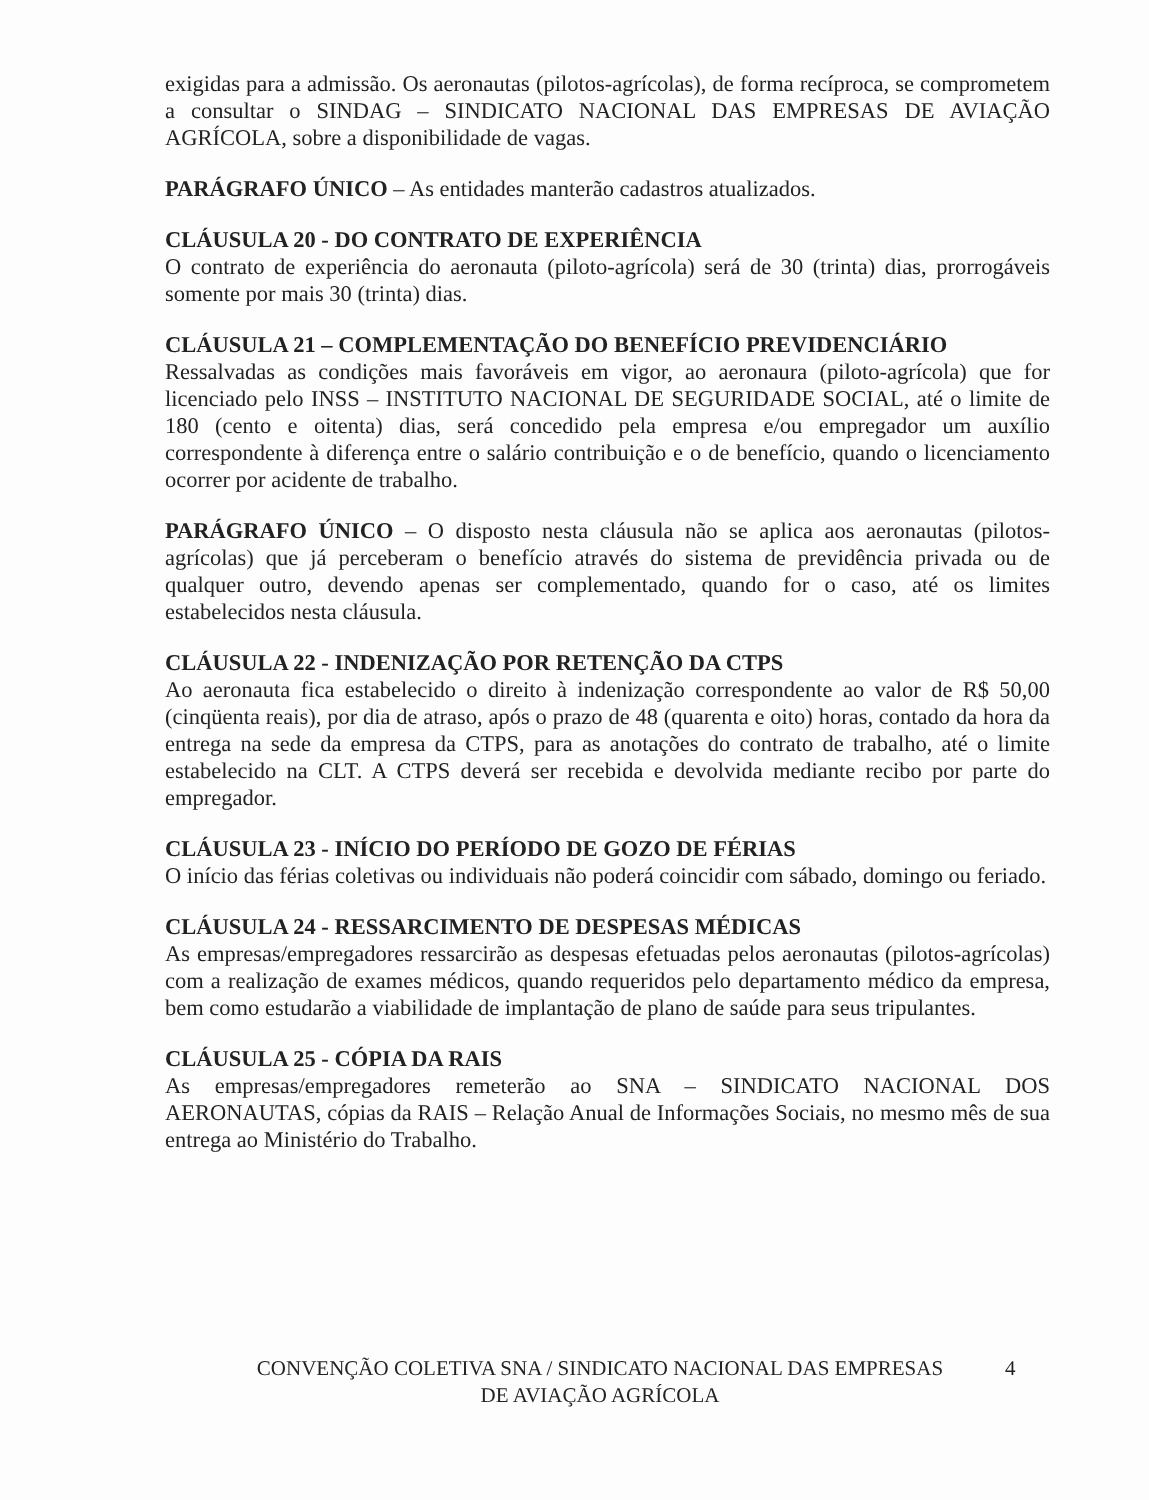exigidas para a admissão. Os aeronautas (pilotos-agrícolas), de forma recíproca, se comprometem a consultar o SINDAG – SINDICATO NACIONAL DAS EMPRESAS DE AVIAÇÃO AGRÍCOLA, sobre a disponibilidade de vagas.
PARÁGRAFO ÚNICO – As entidades manterão cadastros atualizados.
CLÁUSULA 20 - DO CONTRATO DE EXPERIÊNCIA
O contrato de experiência do aeronauta (piloto-agrícola) será de 30 (trinta) dias, prorrogáveis somente por mais 30 (trinta) dias.
CLÁUSULA 21 – COMPLEMENTAÇÃO DO BENEFÍCIO PREVIDENCIÁRIO
Ressalvadas as condições mais favoráveis em vigor, ao aeronaura (piloto-agrícola) que for licenciado pelo INSS – INSTITUTO NACIONAL DE SEGURIDADE SOCIAL, até o limite de 180 (cento e oitenta) dias, será concedido pela empresa e/ou empregador um auxílio correspondente à diferença entre o salário contribuição e o de benefício, quando o licenciamento ocorrer por acidente de trabalho.
PARÁGRAFO ÚNICO – O disposto nesta cláusula não se aplica aos aeronautas (pilotos-agrícolas) que já perceberam o benefício através do sistema de previdência privada ou de qualquer outro, devendo apenas ser complementado, quando for o caso, até os limites estabelecidos nesta cláusula.
CLÁUSULA 22 - INDENIZAÇÃO POR RETENÇÃO DA CTPS
Ao aeronauta fica estabelecido o direito à indenização correspondente ao valor de R$ 50,00 (cinqüenta reais), por dia de atraso, após o prazo de 48 (quarenta e oito) horas, contado da hora da entrega na sede da empresa da CTPS, para as anotações do contrato de trabalho, até o limite estabelecido na CLT. A CTPS deverá ser recebida e devolvida mediante recibo por parte do empregador.
CLÁUSULA 23 - INÍCIO DO PERÍODO DE GOZO DE FÉRIAS
O início das férias coletivas ou individuais não poderá coincidir com sábado, domingo ou feriado.
CLÁUSULA 24 - RESSARCIMENTO DE DESPESAS MÉDICAS
As empresas/empregadores ressarcirão as despesas efetuadas pelos aeronautas (pilotos-agrícolas) com a realização de exames médicos, quando requeridos pelo departamento médico da empresa, bem como estudarão a viabilidade de implantação de plano de saúde para seus tripulantes.
CLÁUSULA 25 - CÓPIA DA RAIS
As empresas/empregadores remeterão ao SNA – SINDICATO NACIONAL DOS AERONAUTAS, cópias da RAIS – Relação Anual de Informações Sociais, no mesmo mês de sua entrega ao Ministério do Trabalho.
CONVENÇÃO COLETIVA SNA / SINDICATO NACIONAL DAS EMPRESAS
DE AVIAÇÃO AGRÍCOLA
4